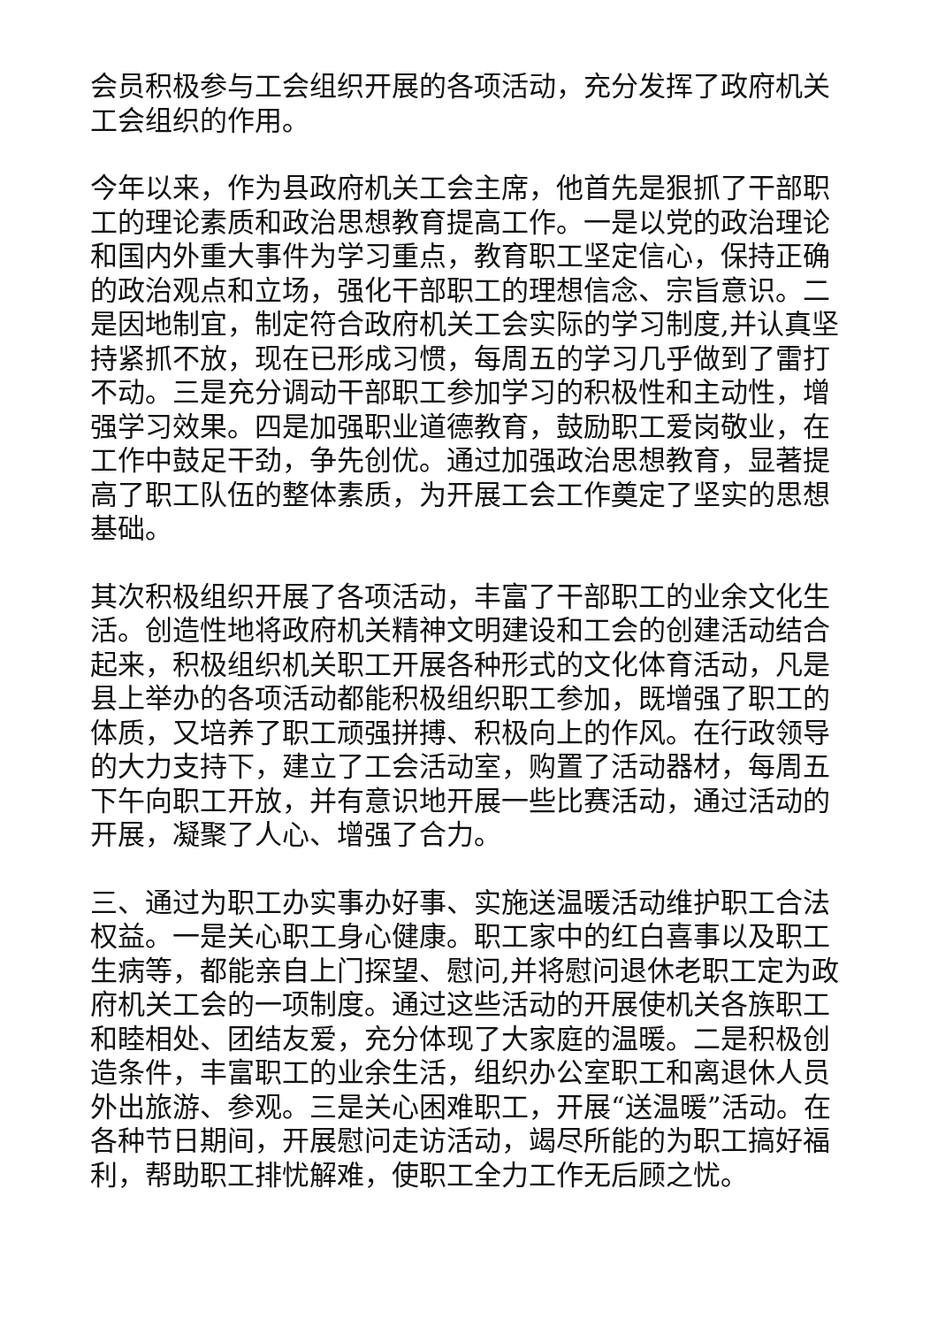会员积极参与工会组织开展的各项活动，充分发挥了政府机关工会组织的作用。
今年以来，作为县政府机关工会主席，他首先是狠抓了干部职工的理论素质和政治思想教育提高工作。一是以党的政治理论和国内外重大事件为学习重点，教育职工坚定信心，保持正确的政治观点和立场，强化干部职工的理想信念、宗旨意识。二是因地制宜，制定符合政府机关工会实际的学习制度,并认真坚持紧抓不放，现在已形成习惯，每周五的学习几乎做到了雷打不动。三是充分调动干部职工参加学习的积极性和主动性，增强学习效果。四是加强职业道德教育，鼓励职工爱岗敬业，在工作中鼓足干劲，争先创优。通过加强政治思想教育，显著提高了职工队伍的整体素质，为开展工会工作奠定了坚实的思想基础。
其次积极组织开展了各项活动，丰富了干部职工的业余文化生活。创造性地将政府机关精神文明建设和工会的创建活动结合起来，积极组织机关职工开展各种形式的文化体育活动，凡是县上举办的各项活动都能积极组织职工参加，既增强了职工的体质，又培养了职工顽强拼搏、积极向上的作风。在行政领导的大力支持下，建立了工会活动室，购置了活动器材，每周五下午向职工开放，并有意识地开展一些比赛活动，通过活动的开展，凝聚了人心、增强了合力。
三、通过为职工办实事办好事、实施送温暖活动维护职工合法权益。一是关心职工身心健康。职工家中的红白喜事以及职工生病等，都能亲自上门探望、慰问,并将慰问退休老职工定为政府机关工会的一项制度。通过这些活动的开展使机关各族职工和睦相处、团结友爱，充分体现了大家庭的温暖。二是积极创造条件，丰富职工的业余生活，组织办公室职工和离退休人员外出旅游、参观。三是关心困难职工，开展“送温暖”活动。在各种节日期间，开展慰问走访活动，竭尽所能的为职工搞好福利，帮助职工排忧解难，使职工全力工作无后顾之忧。